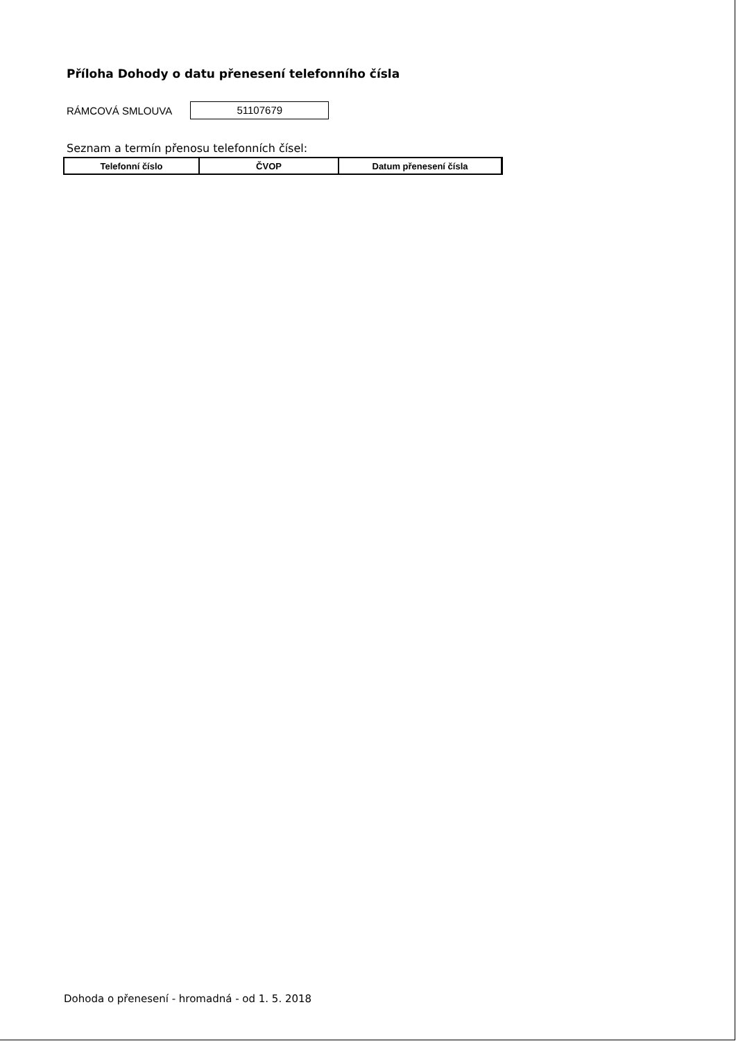Příloha Dohody o datu přenesení telefonního čísla
RÁMCOVÁ SMLOUVA
51107679
Seznam a termín přenosu telefonních čísel:
| Telefonní číslo | ČVOP | Datum přenesení čísla |
| --- | --- | --- |
Dohoda o přenesení - hromadná - od 1. 5. 2018